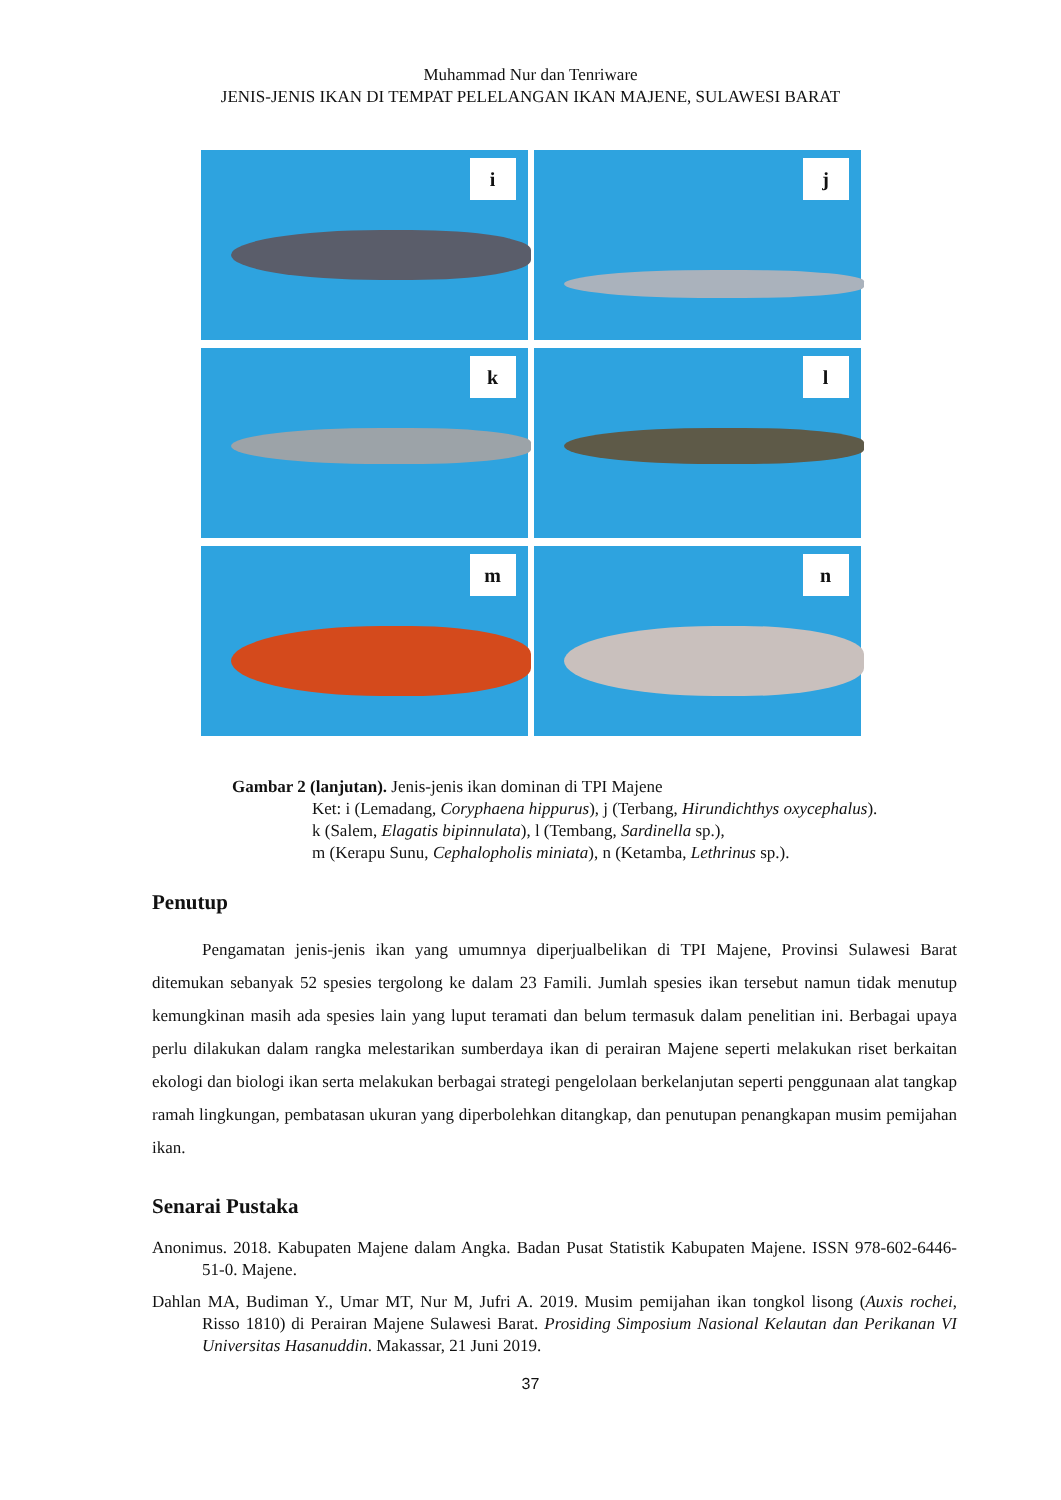Muhammad Nur dan Tenriware
JENIS-JENIS IKAN DI TEMPAT PELELANGAN IKAN MAJENE, SULAWESI BARAT
i
j
k
l
m
n
Gambar 2 (lanjutan). Jenis-jenis ikan dominan di TPI Majene
Ket: i (Lemadang, Coryphaena hippurus), j (Terbang, Hirundichthys oxycephalus).
k (Salem, Elagatis bipinnulata), l (Tembang, Sardinella sp.),
m (Kerapu Sunu, Cephalopholis miniata), n (Ketamba, Lethrinus sp.).
Penutup
Pengamatan jenis-jenis ikan yang umumnya diperjualbelikan di TPI Majene, Provinsi Sulawesi Barat ditemukan sebanyak 52 spesies tergolong ke dalam 23 Famili. Jumlah spesies ikan tersebut namun tidak menutup kemungkinan masih ada spesies lain yang luput teramati dan belum termasuk dalam penelitian ini. Berbagai upaya perlu dilakukan dalam rangka melestarikan sumberdaya ikan di perairan Majene seperti melakukan riset berkaitan ekologi dan biologi ikan serta melakukan berbagai strategi pengelolaan berkelanjutan seperti penggunaan alat tangkap ramah lingkungan, pembatasan ukuran yang diperbolehkan ditangkap, dan penutupan penangkapan musim pemijahan ikan.
Senarai Pustaka
Anonimus. 2018. Kabupaten Majene dalam Angka. Badan Pusat Statistik Kabupaten Majene. ISSN 978-602-6446-51-0. Majene.
Dahlan MA, Budiman Y., Umar MT, Nur M, Jufri A. 2019. Musim pemijahan ikan tongkol lisong (Auxis rochei, Risso 1810) di Perairan Majene Sulawesi Barat. Prosiding Simposium Nasional Kelautan dan Perikanan VI Universitas Hasanuddin. Makassar, 21 Juni 2019.
37